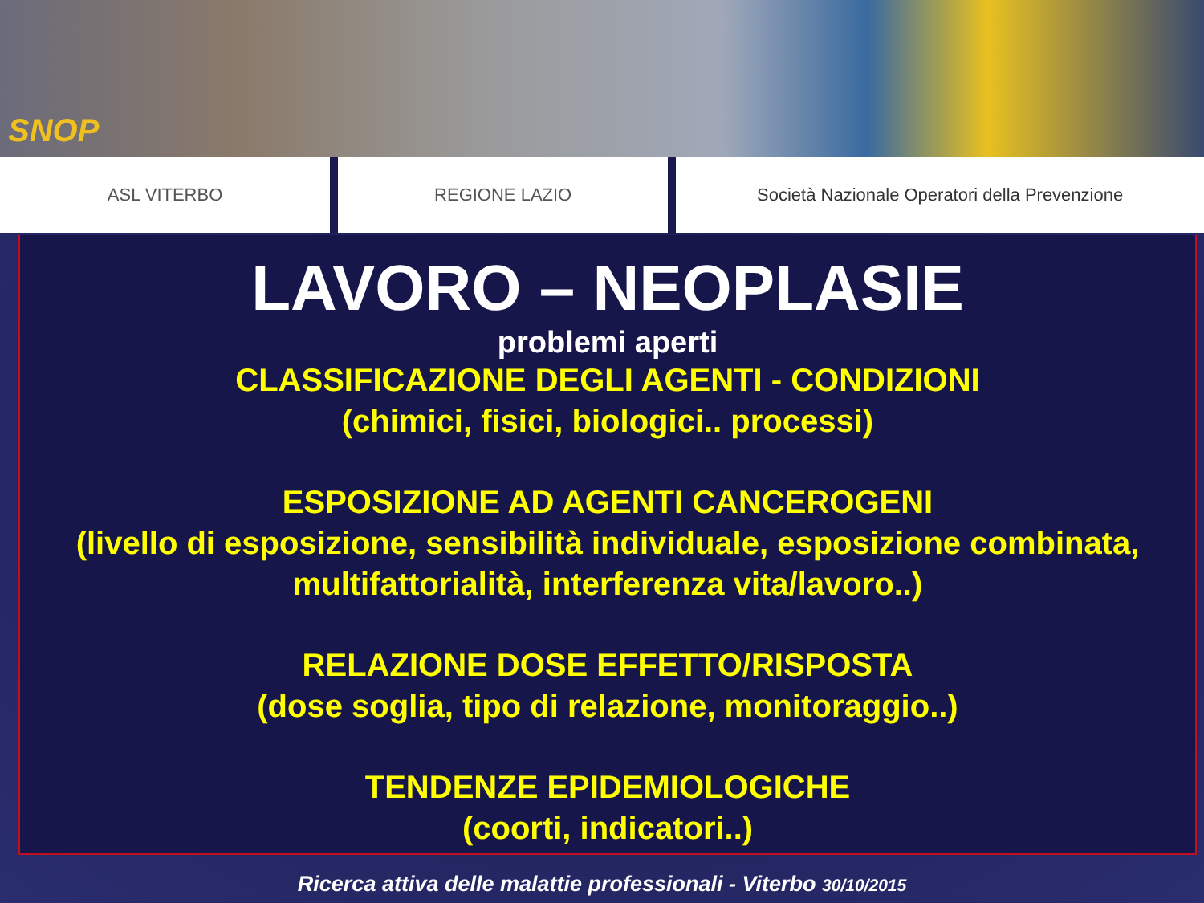SNOP
ASL VITERBO REGIONE LAZIO Società Nazionale Operatori della Prevenzione
LAVORO – NEOPLASIE
problemi aperti
CLASSIFICAZIONE DEGLI AGENTI - CONDIZIONI
(chimici, fisici, biologici.. processi)
ESPOSIZIONE AD AGENTI CANCEROGENI
(livello di esposizione, sensibilità individuale, esposizione combinata,
multifattorialità, interferenza vita/lavoro..)
RELAZIONE DOSE EFFETTO/RISPOSTA
(dose soglia, tipo di relazione, monitoraggio..)
TENDENZE EPIDEMIOLOGICHE
(coorti, indicatori..)
Ricerca attiva delle malattie professionali - Viterbo 30/10/2015